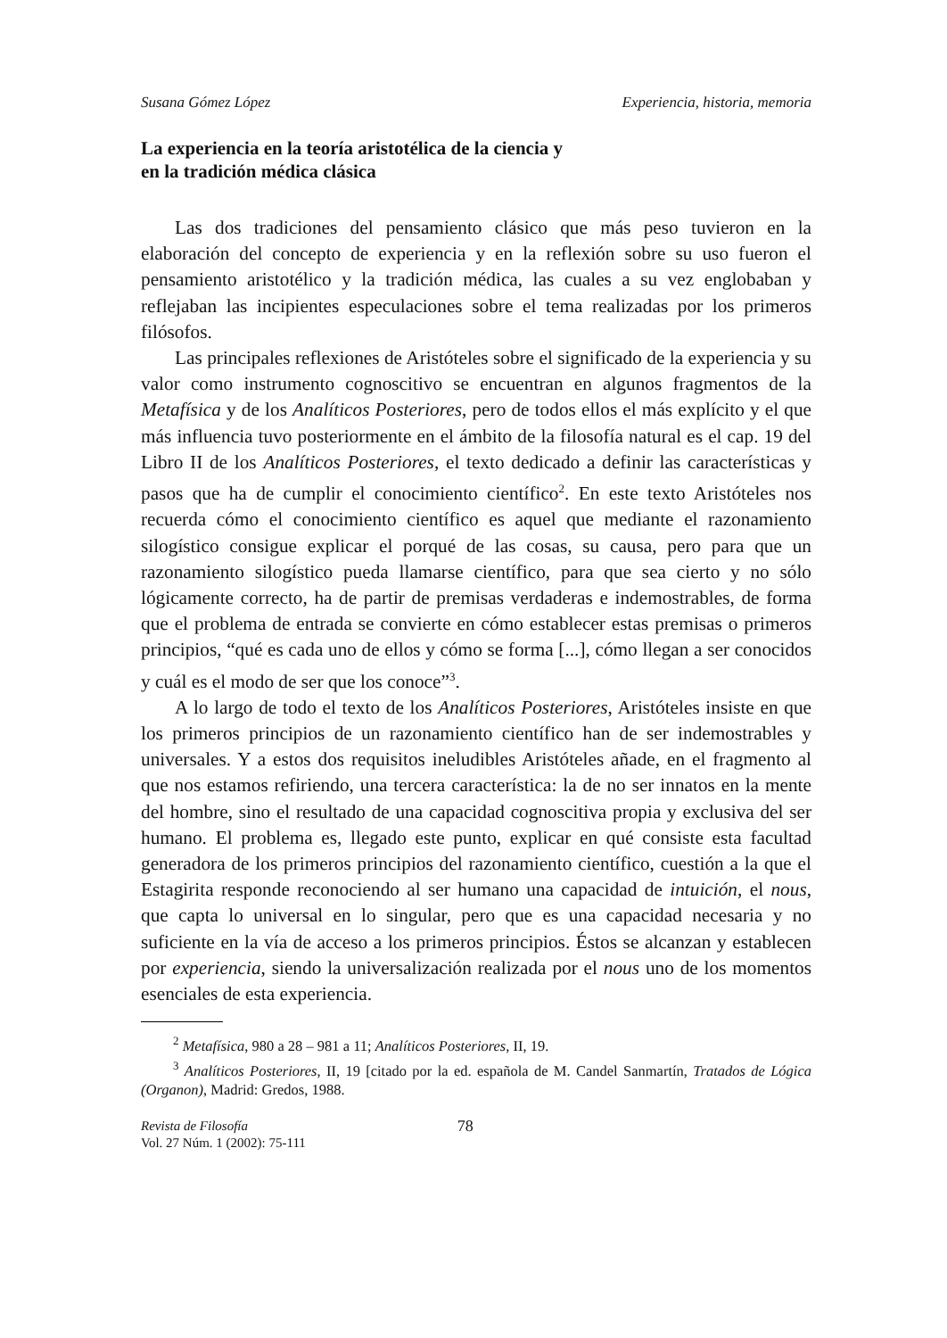Susana Gómez López Experiencia, historia, memoria
La experiencia en la teoría aristotélica de la ciencia y
en la tradición médica clásica
Las dos tradiciones del pensamiento clásico que más peso tuvieron en la elaboración del concepto de experiencia y en la reflexión sobre su uso fueron el pensamiento aristotélico y la tradición médica, las cuales a su vez englobaban y reflejaban las incipientes especulaciones sobre el tema realizadas por los primeros filósofos.
Las principales reflexiones de Aristóteles sobre el significado de la experiencia y su valor como instrumento cognoscitivo se encuentran en algunos fragmentos de la Metafísica y de los Analíticos Posteriores, pero de todos ellos el más explícito y el que más influencia tuvo posteriormente en el ámbito de la filosofía natural es el cap. 19 del Libro II de los Analíticos Posteriores, el texto dedicado a definir las características y pasos que ha de cumplir el conocimiento científico<sup>2</sup>. En este texto Aristóteles nos recuerda cómo el conocimiento científico es aquel que mediante el razonamiento silogístico consigue explicar el porqué de las cosas, su causa, pero para que un razonamiento silogístico pueda llamarse científico, para que sea cierto y no sólo lógicamente correcto, ha de partir de premisas verdaderas e indemostrables, de forma que el problema de entrada se convierte en cómo establecer estas premisas o primeros principios, “qué es cada uno de ellos y cómo se forma [...], cómo llegan a ser conocidos y cuál es el modo de ser que los conoce”<sup>3</sup>.
A lo largo de todo el texto de los Analíticos Posteriores, Aristóteles insiste en que los primeros principios de un razonamiento científico han de ser indemostrables y universales. Y a estos dos requisitos ineludibles Aristóteles añade, en el fragmento al que nos estamos refiriendo, una tercera característica: la de no ser innatos en la mente del hombre, sino el resultado de una capacidad cognoscitiva propia y exclusiva del ser humano. El problema es, llegado este punto, explicar en qué consiste esta facultad generadora de los primeros principios del razonamiento científico, cuestión a la que el Estagirita responde reconociendo al ser humano una capacidad de intuición, el nous, que capta lo universal en lo singular, pero que es una capacidad necesaria y no suficiente en la vía de acceso a los primeros principios. Éstos se alcanzan y establecen por experiencia, siendo la universalización realizada por el nous uno de los momentos esenciales de esta experiencia.
<sup>2</sup> Metafísica, 980 a 28 – 981 a 11; Analíticos Posteriores, II, 19.
<sup>3</sup> Analíticos Posteriores, II, 19 [citado por la ed. española de M. Candel Sanmartín, Tratados de Lógica (Organon), Madrid: Gredos, 1988.
Revista de Filosofía
Vol. 27 Núm. 1 (2002): 75-111
78